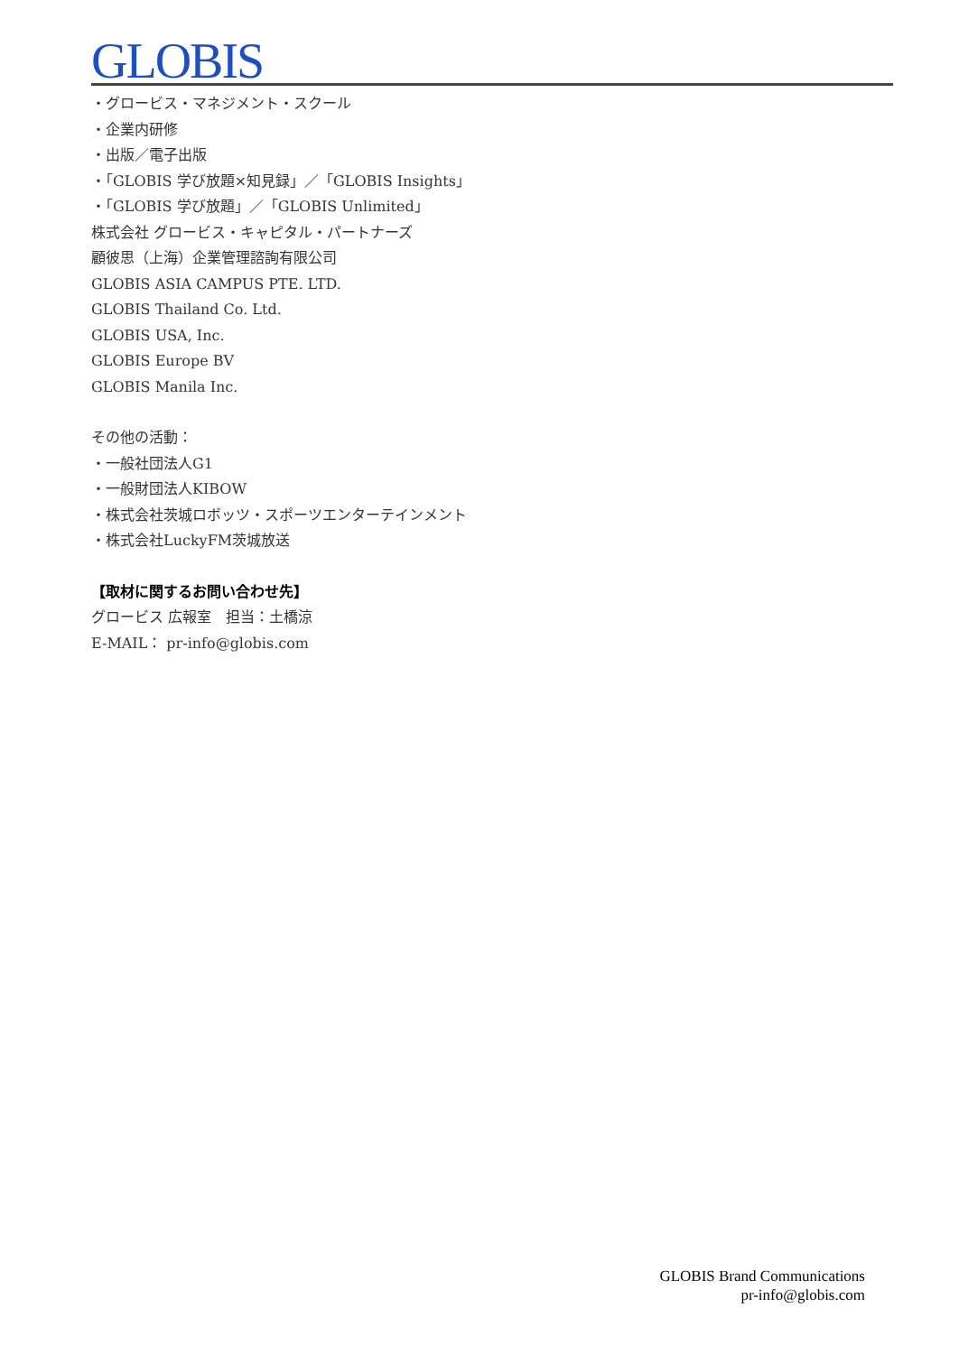GLOBIS
・グロービス・マネジメント・スクール
・企業内研修
・出版／電子出版
・「GLOBIS 学び放題×知見録」／「GLOBIS Insights」
・「GLOBIS 学び放題」／「GLOBIS Unlimited」
株式会社 グロービス・キャピタル・パートナーズ
顧彼思（上海）企業管理諮詢有限公司
GLOBIS ASIA CAMPUS PTE. LTD.
GLOBIS Thailand Co. Ltd.
GLOBIS USA, Inc.
GLOBIS Europe BV
GLOBIS Manila Inc.
その他の活動：
・一般社団法人G1
・一般財団法人KIBOW
・株式会社茨城ロボッツ・スポーツエンターテインメント
・株式会社LuckyFM茨城放送
【取材に関するお問い合わせ先】
グロービス 広報室　担当：土橋涼
E-MAIL： pr-info@globis.com
GLOBIS Brand Communications
pr-info@globis.com